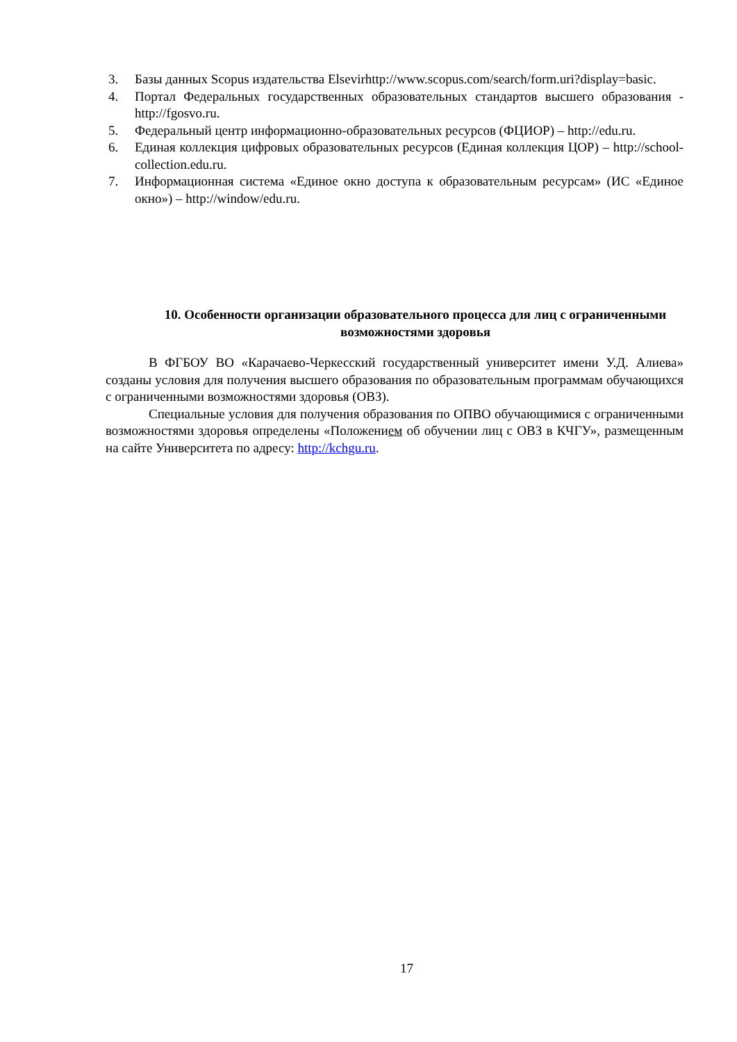3. Базы данных Scopus издательства Elsevirhttp://www.scopus.com/search/form.uri?display=basic.
4. Портал Федеральных государственных образовательных стандартов высшего образования - http://fgosvo.ru.
5. Федеральный центр информационно-образовательных ресурсов (ФЦИОР) – http://edu.ru.
6. Единая коллекция цифровых образовательных ресурсов (Единая коллекция ЦОР) – http://school-collection.edu.ru.
7. Информационная система «Единое окно доступа к образовательным ресурсам» (ИС «Единое окно») – http://window/edu.ru.
10. Особенности организации образовательного процесса для лиц с ограниченными возможностями здоровья
В ФГБОУ ВО «Карачаево-Черкесский государственный университет имени У.Д. Алиева» созданы условия для получения высшего образования по образовательным программам обучающихся с ограниченными возможностями здоровья (ОВЗ).
Специальные условия для получения образования по ОПВО обучающимися с ограниченными возможностями здоровья определены «Положением об обучении лиц с ОВЗ в КЧГУ», размещенным на сайте Университета по адресу: http://kchgu.ru.
17